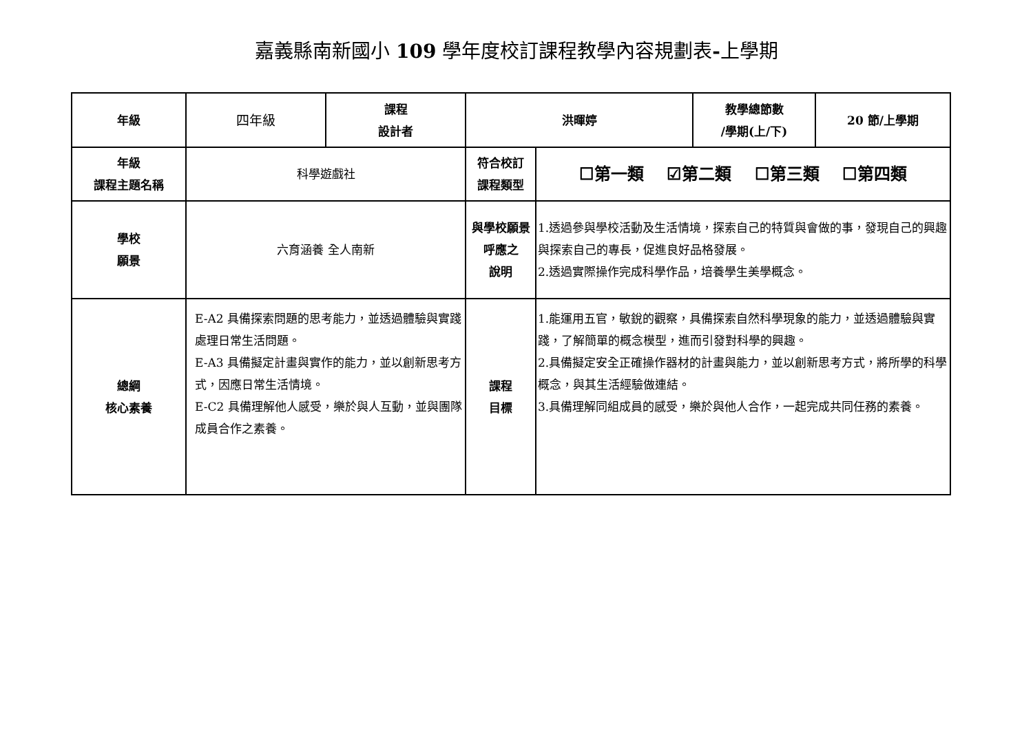嘉義縣南新國小 109 學年度校訂課程教學內容規劃表-上學期
| 年級 | 四年級 | 課程 設計者 | 洪暉婷 | | 教學總節數 /學期(上/下) | 20 節/上學期 |
| 年級 課程主題名稱 | 科學遊戲社 | | 符合校訂 課程類型 | ☐第一類 ☑第二類 ☐第三類 ☐第四類 | | |
| 學校 願景 | 六育涵養 全人南新 | | 與學校願景呼應之 說明 | 1.透過參與學校活動及生活情境，探索自己的特質與會做的事，發現自己的興趣與探索自己的專長，促進良好品格發展。 2.透過實際操作完成科學作品，培養學生美學概念。 | | |
| 總綱 核心素養 | E-A2 具備探索問題的思考能力，並透過體驗與實踐處理日常生活問題。 E-A3 具備擬定計畫與實作的能力，並以創新思考方式，因應日常生活情境。 E-C2 具備理解他人感受，樂於與人互動，並與團隊成員合作之素養。 | | 課程 目標 | 1.能運用五官，敏銳的觀察，具備探索自然科學現象的能力，並透過體驗與實踐，了解簡單的概念模型，進而引發對科學的興趣。 2.具備擬定安全正確操作器材的計畫與能力，並以創新思考方式，將所學的科學概念，與其生活經驗做連結。 3.具備理解同組成員的感受，樂於與他人合作，一起完成共同任務的素養。 | | |